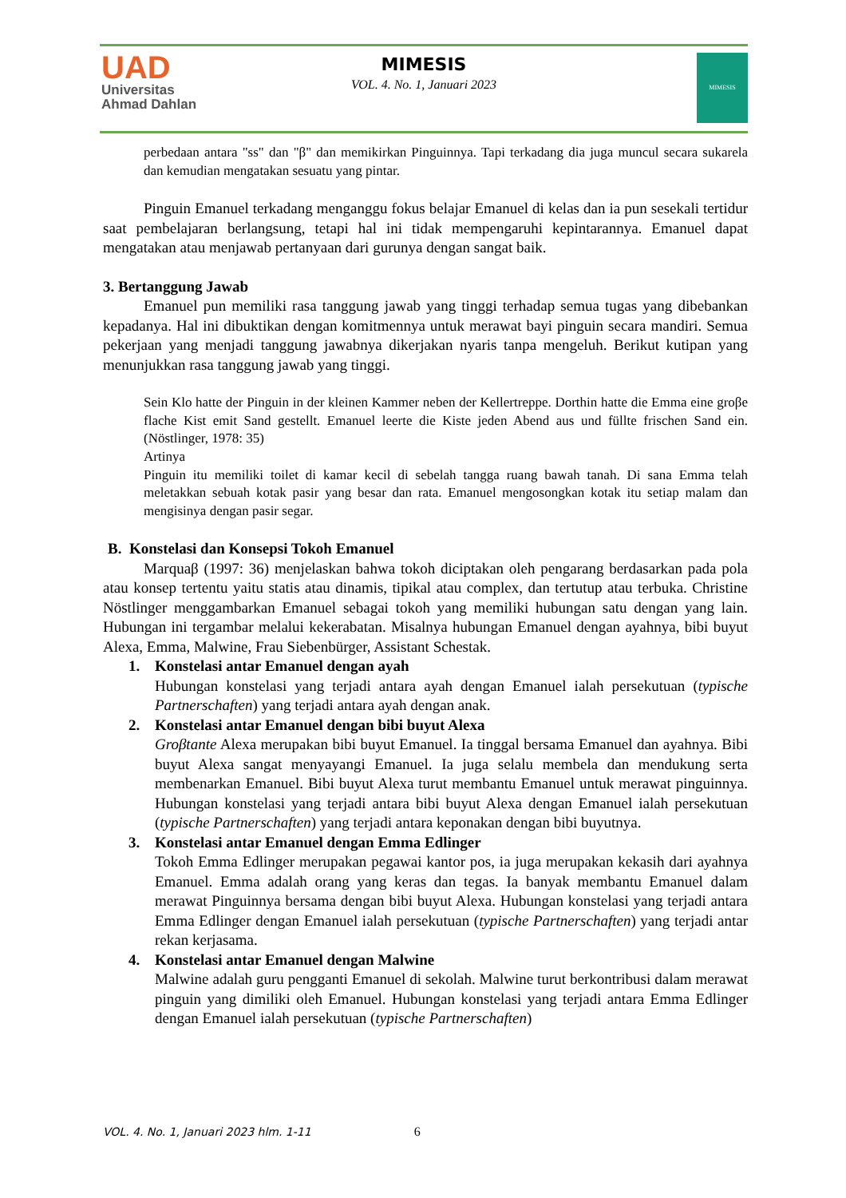UAD
Universitas
Ahmad Dahlan
MIMESIS
VOL. 4. No. 1, Januari 2023
MIMESIS
perbedaan antara "ss" dan "β" dan memikirkan Pinguinnya. Tapi terkadang dia juga muncul secara sukarela dan kemudian mengatakan sesuatu yang pintar.
Pinguin Emanuel terkadang menganggu fokus belajar Emanuel di kelas dan ia pun sesekali tertidur saat pembelajaran berlangsung, tetapi hal ini tidak mempengaruhi kepintarannya. Emanuel dapat mengatakan atau menjawab pertanyaan dari gurunya dengan sangat baik.
3. Bertanggung Jawab
Emanuel pun memiliki rasa tanggung jawab yang tinggi terhadap semua tugas yang dibebankan kepadanya. Hal ini dibuktikan dengan komitmennya untuk merawat bayi pinguin secara mandiri. Semua pekerjaan yang menjadi tanggung jawabnya dikerjakan nyaris tanpa mengeluh. Berikut kutipan yang menunjukkan rasa tanggung jawab yang tinggi.
Sein Klo hatte der Pinguin in der kleinen Kammer neben der Kellertreppe. Dorthin hatte die Emma eine groβe flache Kist emit Sand gestellt. Emanuel leerte die Kiste jeden Abend aus und füllte frischen Sand ein. (Nöstlinger, 1978: 35)
Artinya
Pinguin itu memiliki toilet di kamar kecil di sebelah tangga ruang bawah tanah. Di sana Emma telah meletakkan sebuah kotak pasir yang besar dan rata. Emanuel mengosongkan kotak itu setiap malam dan mengisinya dengan pasir segar.
B. Konstelasi dan Konsepsi Tokoh Emanuel
Marquaβ (1997: 36) menjelaskan bahwa tokoh diciptakan oleh pengarang berdasarkan pada pola atau konsep tertentu yaitu statis atau dinamis, tipikal atau complex, dan tertutup atau terbuka. Christine Nöstlinger menggambarkan Emanuel sebagai tokoh yang memiliki hubungan satu dengan yang lain. Hubungan ini tergambar melalui kekerabatan. Misalnya hubungan Emanuel dengan ayahnya, bibi buyut Alexa, Emma, Malwine, Frau Siebenbürger, Assistant Schestak.
1. Konstelasi antar Emanuel dengan ayah
Hubungan konstelasi yang terjadi antara ayah dengan Emanuel ialah persekutuan (typische Partnerschaften) yang terjadi antara ayah dengan anak.
2. Konstelasi antar Emanuel dengan bibi buyut Alexa
Groβtante Alexa merupakan bibi buyut Emanuel. Ia tinggal bersama Emanuel dan ayahnya. Bibi buyut Alexa sangat menyayangi Emanuel. Ia juga selalu membela dan mendukung serta membenarkan Emanuel. Bibi buyut Alexa turut membantu Emanuel untuk merawat pinguinnya. Hubungan konstelasi yang terjadi antara bibi buyut Alexa dengan Emanuel ialah persekutuan (typische Partnerschaften) yang terjadi antara keponakan dengan bibi buyutnya.
3. Konstelasi antar Emanuel dengan Emma Edlinger
Tokoh Emma Edlinger merupakan pegawai kantor pos, ia juga merupakan kekasih dari ayahnya Emanuel. Emma adalah orang yang keras dan tegas. Ia banyak membantu Emanuel dalam merawat Pinguinnya bersama dengan bibi buyut Alexa. Hubungan konstelasi yang terjadi antara Emma Edlinger dengan Emanuel ialah persekutuan (typische Partnerschaften) yang terjadi antar rekan kerjasama.
4. Konstelasi antar Emanuel dengan Malwine
Malwine adalah guru pengganti Emanuel di sekolah. Malwine turut berkontribusi dalam merawat pinguin yang dimiliki oleh Emanuel. Hubungan konstelasi yang terjadi antara Emma Edlinger dengan Emanuel ialah persekutuan (typische Partnerschaften)
VOL. 4. No. 1, Januari 2023 hlm. 1-11 6